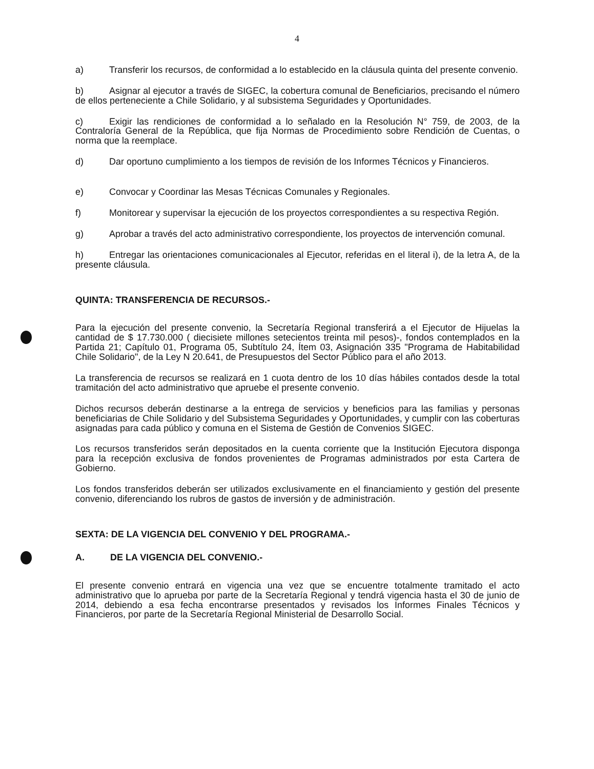4
a) Transferir los recursos, de conformidad a lo establecido en la cláusula quinta del presente convenio.
b) Asignar al ejecutor a través de SIGEC, la cobertura comunal de Beneficiarios, precisando el número de ellos perteneciente a Chile Solidario, y al subsistema Seguridades y Oportunidades.
c) Exigir las rendiciones de conformidad a lo señalado en la Resolución N° 759, de 2003, de la Contraloría General de la República, que fija Normas de Procedimiento sobre Rendición de Cuentas, o norma que la reemplace.
d) Dar oportuno cumplimiento a los tiempos de revisión de los Informes Técnicos y Financieros.
e) Convocar y Coordinar las Mesas Técnicas Comunales y Regionales.
f) Monitorear y supervisar la ejecución de los proyectos correspondientes a su respectiva Región.
g) Aprobar a través del acto administrativo correspondiente, los proyectos de intervención comunal.
h) Entregar las orientaciones comunicacionales al Ejecutor, referidas en el literal i), de la letra A, de la presente cláusula.
QUINTA: TRANSFERENCIA DE RECURSOS.-
Para la ejecución del presente convenio, la Secretaría Regional transferirá a el Ejecutor de Hijuelas la cantidad de $ 17.730.000 ( diecisiete millones setecientos treinta mil pesos)-, fondos contemplados en la Partida 21; Capítulo 01, Programa 05, Subtítulo 24, Ítem 03, Asignación 335 "Programa de Habitabilidad Chile Solidario", de la Ley N 20.641, de Presupuestos del Sector Público para el año 2013.
La transferencia de recursos se realizará en 1 cuota dentro de los 10 días hábiles contados desde la total tramitación del acto administrativo que apruebe el presente convenio.
Dichos recursos deberán destinarse a la entrega de servicios y beneficios para las familias y personas beneficiarias de Chile Solidario y del Subsistema Seguridades y Oportunidades, y cumplir con las coberturas asignadas para cada público y comuna en el Sistema de Gestión de Convenios SIGEC.
Los recursos transferidos serán depositados en la cuenta corriente que la Institución Ejecutora disponga para la recepción exclusiva de fondos provenientes de Programas administrados por esta Cartera de Gobierno.
Los fondos transferidos deberán ser utilizados exclusivamente en el financiamiento y gestión del presente convenio, diferenciando los rubros de gastos de inversión y de administración.
SEXTA: DE LA VIGENCIA DEL CONVENIO Y DEL PROGRAMA.-
A. DE LA VIGENCIA DEL CONVENIO.-
El presente convenio entrará en vigencia una vez que se encuentre totalmente tramitado el acto administrativo que lo aprueba por parte de la Secretaría Regional y tendrá vigencia hasta el 30 de junio de 2014, debiendo a esa fecha encontrarse presentados y revisados los Informes Finales Técnicos y Financieros, por parte de la Secretaría Regional Ministerial de Desarrollo Social.